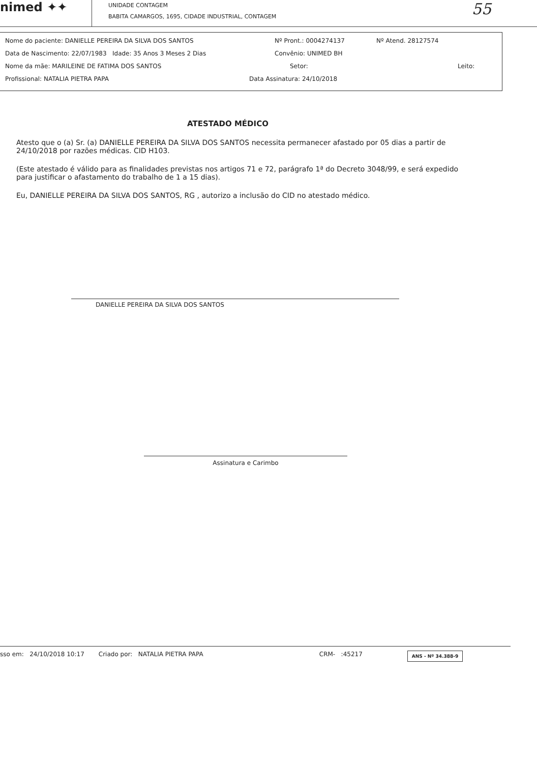nimed ✦✦
UNIDADE CONTAGEM
BABITA CAMARGOS, 1695, CIDADE INDUSTRIAL, CONTAGEM
55
Nome do paciente: DANIELLE PEREIRA DA SILVA DOS SANTOS Nº Pront.: 0004274137 Nº Atend. 28127574
Data de Nascimento: 22/07/1983 Idade: 35 Anos 3 Meses 2 Dias Convênio: UNIMED BH
Nome da mãe: MARILEINE DE FATIMA DOS SANTOS Setor: Leito:
Profissional: NATALIA PIETRA PAPA Data Assinatura: 24/10/2018
ATESTADO MÉDICO
Atesto que o (a) Sr. (a) DANIELLE PEREIRA DA SILVA DOS SANTOS necessita permanecer afastado por 05 dias a partir de 24/10/2018 por razões médicas. CID H103.
(Este atestado é válido para as finalidades previstas nos artigos 71 e 72, parágrafo 1ª do Decreto 3048/99, e será expedido para justificar o afastamento do trabalho de 1 a 15 dias).
Eu, DANIELLE PEREIRA DA SILVA DOS SANTOS, RG , autorizo a inclusão do CID no atestado médico.
DANIELLE PEREIRA DA SILVA DOS SANTOS
Assinatura e Carimbo
sso em: 24/10/2018 10:17 Criado por: NATALIA PIETRA PAPA CRM- :45217 ANS - Nº 34.388-9